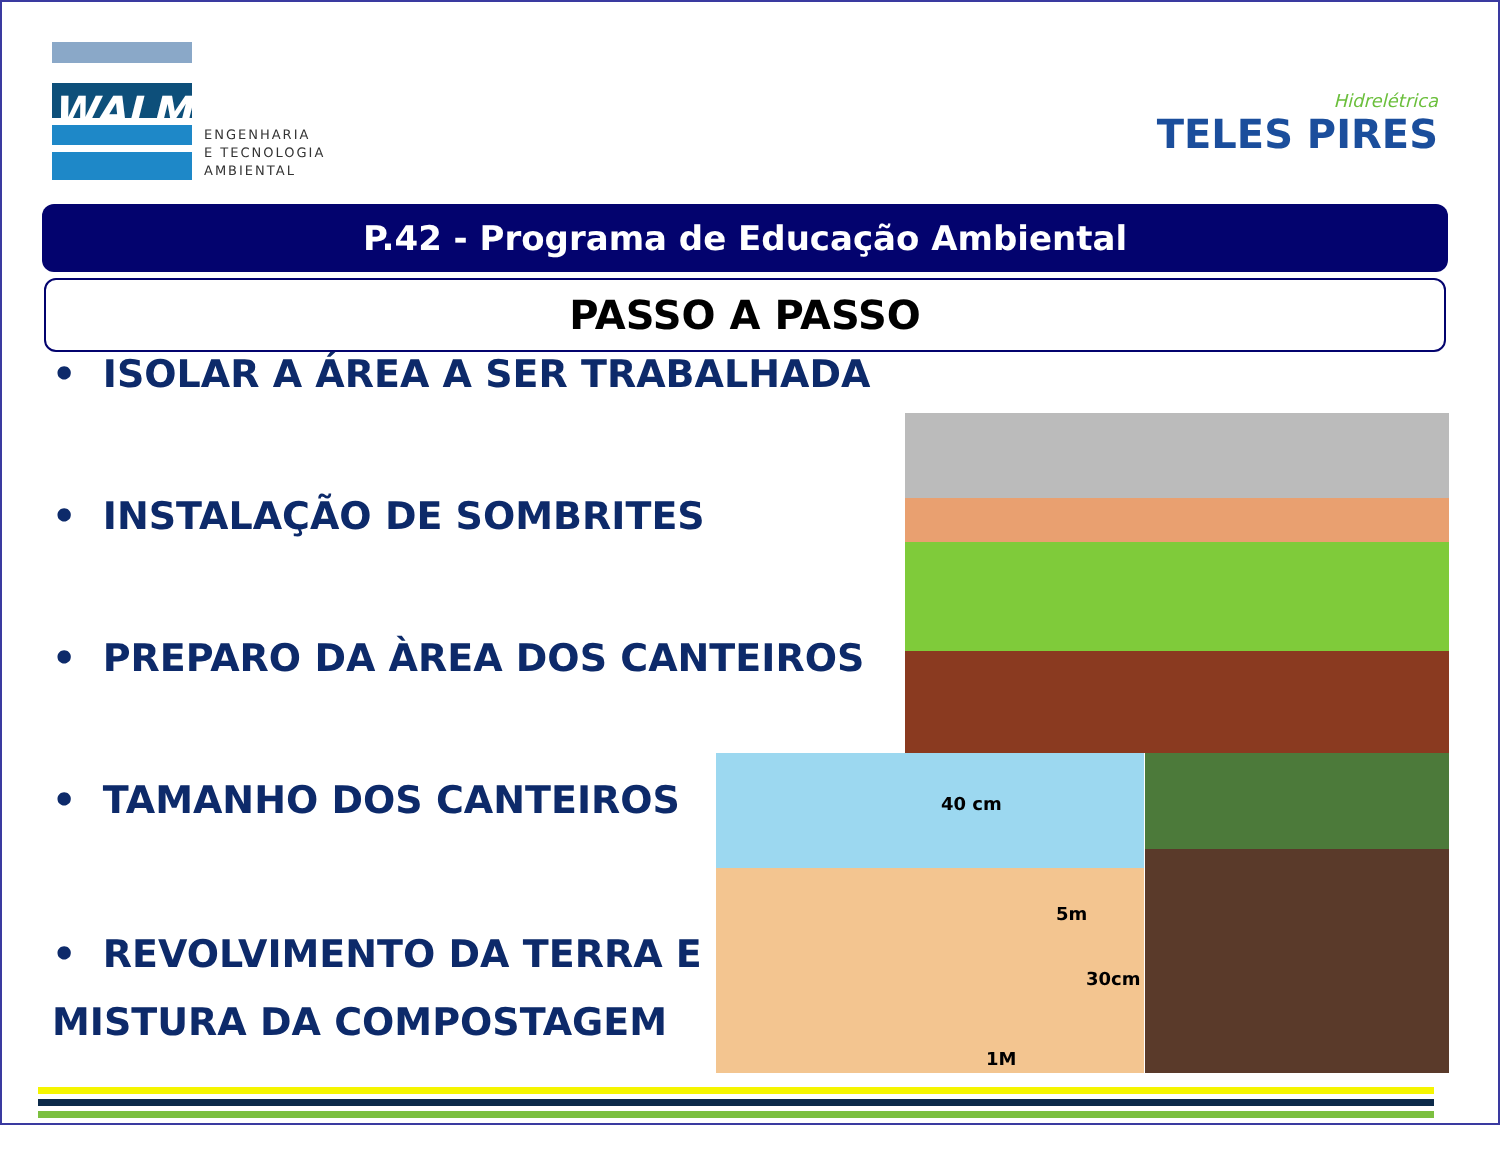WALM
ENGENHARIA
E TECNOLOGIA
AMBIENTAL
Hidrelétrica
TELES PIRES
P.42 - Programa de Educação Ambiental
PASSO A PASSO
• ISOLAR A ÁREA A SER TRABALHADA
• INSTALAÇÃO DE SOMBRITES
• PREPARO DA ÀREA DOS CANTEIROS
• TAMANHO DOS CANTEIROS
• REVOLVIMENTO DA TERRA E
MISTURA DA COMPOSTAGEM
40 cm
5m
30cm
1M